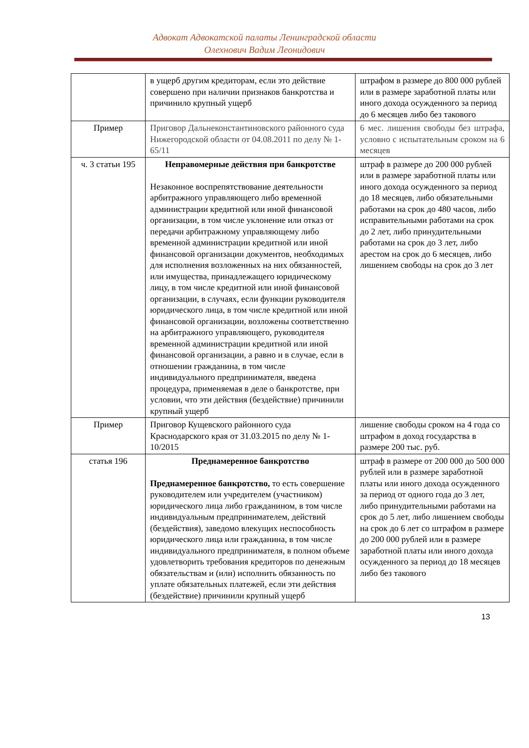Адвокат Адвокатской палаты Ленинградской области
Олехнович Вадим Леонидович
| | в ущерб другим кредиторам, если это действие совершено при наличии признаков банкротства и причинило крупный ущерб | штрафом в размере до 800 000 рублей или в размере заработной платы или иного дохода осужденного за период до 6 месяцев либо без такового |
| Пример | Приговор Дальнеконстантиновского районного суда Нижегородской области от 04.08.2011 по делу № 1-65/11 | 6 мес. лишения свободы без штрафа, условно с испытательным сроком на 6 месяцев |
| ч. 3 статьи 195 | Неправомерные действия при банкротстве Незаконное воспрепятствование деятельности арбитражного управляющего либо временной администрации кредитной или иной финансовой организации, в том числе уклонение или отказ от передачи арбитражному управляющему либо временной администрации кредитной или иной финансовой организации документов, необходимых для исполнения возложенных на них обязанностей, или имущества, принадлежащего юридическому лицу, в том числе кредитной или иной финансовой организации, в случаях, если функции руководителя юридического лица, в том числе кредитной или иной финансовой организации, возложены соответственно на арбитражного управляющего, руководителя временной администрации кредитной или иной финансовой организации, а равно и в случае, если в отношении гражданина, в том числе индивидуального предпринимателя, введена процедура, применяемая в деле о банкротстве, при условии, что эти действия (бездействие) причинили крупный ущерб | штраф в размере до 200 000 рублей или в размере заработной платы или иного дохода осужденного за период до 18 месяцев, либо обязательными работами на срок до 480 часов, либо исправительными работами на срок до 2 лет, либо принудительными работами на срок до 3 лет, либо арестом на срок до 6 месяцев, либо лишением свободы на срок до 3 лет |
| Пример | Приговор Кущевского районного суда Краснодарского края от 31.03.2015 по делу № 1-10/2015 | лишение свободы сроком на 4 года со штрафом в доход государства в размере 200 тыс. руб. |
| статья 196 | Преднамеренное банкротство Преднамеренное банкротство, то есть совершение руководителем или учредителем (участником) юридического лица либо гражданином, в том числе индивидуальным предпринимателем, действий (бездействия), заведомо влекущих неспособность юридического лица или гражданина, в том числе индивидуального предпринимателя, в полном объеме удовлетворить требования кредиторов по денежным обязательствам и (или) исполнить обязанность по уплате обязательных платежей, если эти действия (бездействие) причинили крупный ущерб | штраф в размере от 200 000 до 500 000 рублей или в размере заработной платы или иного дохода осужденного за период от одного года до 3 лет, либо принудительными работами на срок до 5 лет, либо лишением свободы на срок до 6 лет со штрафом в размере до 200 000 рублей или в размере заработной платы или иного дохода осужденного за период до 18 месяцев либо без такового |
13